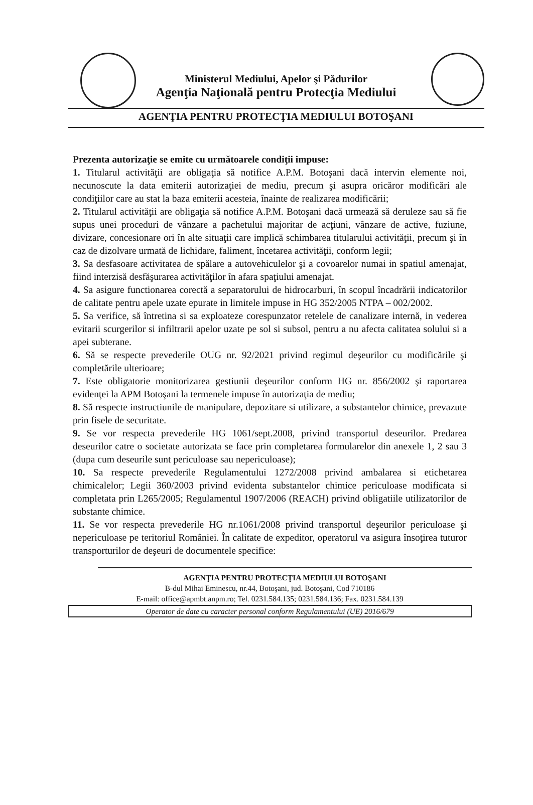Ministerul Mediului, Apelor şi Pădurilor
Agenţia Naţională pentru Protecţia Mediului
AGENŢIA PENTRU PROTECŢIA MEDIULUI BOTOŞANI
Prezenta autorizaţie se emite cu următoarele condiţii impuse:
1. Titularul activităţii are obligaţia să notifice A.P.M. Botoşani dacă intervin elemente noi, necunoscute la data emiterii autorizaţiei de mediu, precum şi asupra oricăror modificări ale condiţiilor care au stat la baza emiterii acesteia, înainte de realizarea modificării;
2. Titularul activităţii are obligaţia să notifice A.P.M. Botoşani dacă urmează să deruleze sau să fie supus unei proceduri de vânzare a pachetului majoritar de acţiuni, vânzare de active, fuziune, divizare, concesionare ori în alte situaţii care implică schimbarea titularului activităţii, precum şi în caz de dizolvare urmată de lichidare, faliment, încetarea activităţii, conform legii;
3. Sa desfasoare activitatea de spălare a autovehiculelor şi a covoarelor numai in spatiul amenajat, fiind interzisă desfăşurarea activităţilor în afara spaţiului amenajat.
4. Sa asigure functionarea corectă a separatorului de hidrocarburi, în scopul încadrării indicatorilor de calitate pentru apele uzate epurate in limitele impuse in HG 352/2005 NTPA – 002/2002.
5. Sa verifice, să întretina si sa exploateze corespunzator retelele de canalizare internă, in vederea evitarii scurgerilor si infiltrarii apelor uzate pe sol si subsol, pentru a nu afecta calitatea solului si a apei subterane.
6. Să se respecte prevederile OUG nr. 92/2021 privind regimul deşeurilor cu modificările şi completările ulterioare;
7. Este obligatorie monitorizarea gestiunii deşeurilor conform HG nr. 856/2002 şi raportarea evidenţei la APM Botoşani la termenele impuse în autorizaţia de mediu;
8. Să respecte instructiunile de manipulare, depozitare si utilizare, a substantelor chimice, prevazute prin fisele de securitate.
9. Se vor respecta prevederile HG 1061/sept.2008, privind transportul deseurilor. Predarea deseurilor catre o societate autorizata se face prin completarea formularelor din anexele 1, 2 sau 3 (dupa cum deseurile sunt periculoase sau nepericuloase);
10. Sa respecte prevederile Regulamentului 1272/2008 privind ambalarea si etichetarea chimicalelor; Legii 360/2003 privind evidenta substantelor chimice periculoase modificata si completata prin L265/2005; Regulamentul 1907/2006 (REACH) privind obligatiile utilizatorilor de substante chimice.
11. Se vor respecta prevederile HG nr.1061/2008 privind transportul deşeurilor periculoase şi nepericuloase pe teritoriul României. În calitate de expeditor, operatorul va asigura însoţirea tuturor transporturilor de deşeuri de documentele specifice:
AGENŢIA PENTRU PROTECŢIA MEDIULUI BOTOŞANI
B-dul Mihai Eminescu, nr.44, Botoşani, jud. Botoşani, Cod 710186
E-mail: office@apmbt.anpm.ro; Tel. 0231.584.135; 0231.584.136; Fax. 0231.584.139
Operator de date cu caracter personal conform Regulamentului (UE) 2016/679